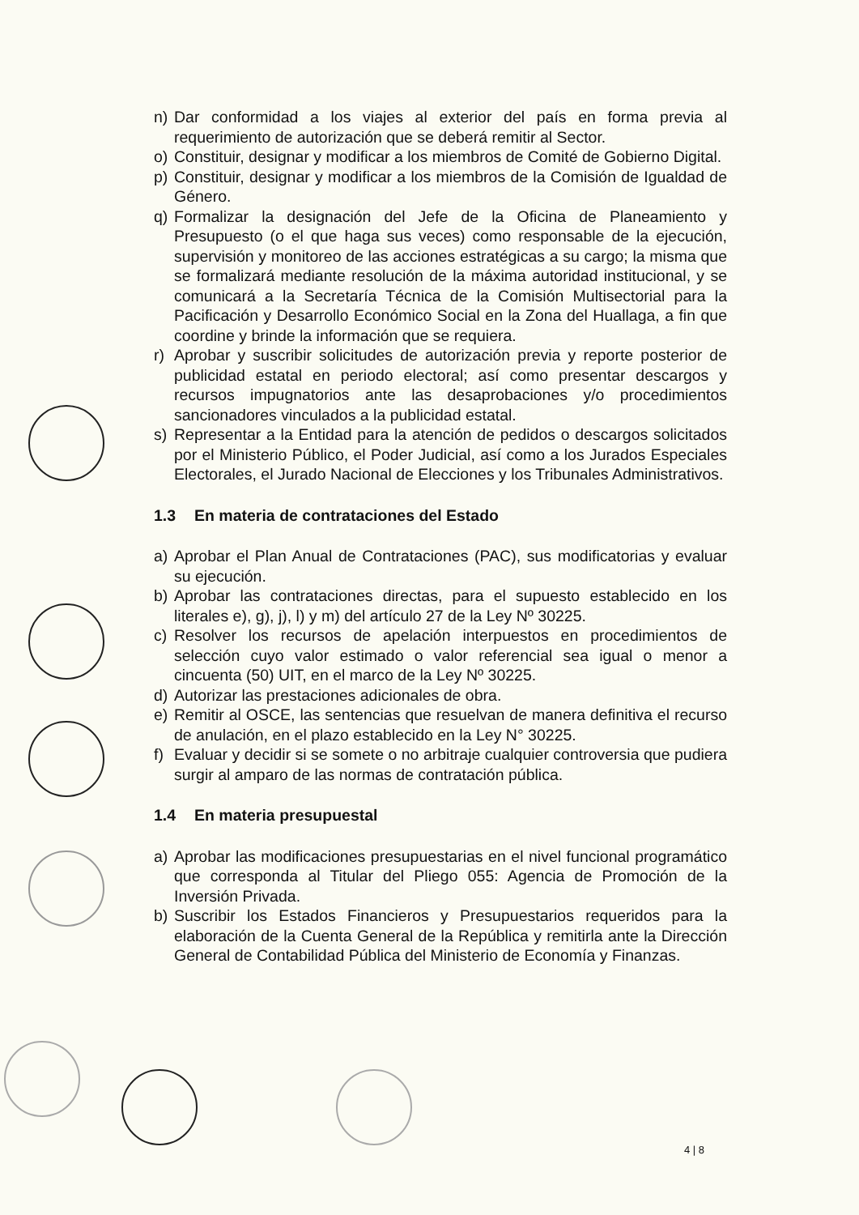n) Dar conformidad a los viajes al exterior del país en forma previa al requerimiento de autorización que se deberá remitir al Sector.
o) Constituir, designar y modificar a los miembros de Comité de Gobierno Digital.
p) Constituir, designar y modificar a los miembros de la Comisión de Igualdad de Género.
q) Formalizar la designación del Jefe de la Oficina de Planeamiento y Presupuesto (o el que haga sus veces) como responsable de la ejecución, supervisión y monitoreo de las acciones estratégicas a su cargo; la misma que se formalizará mediante resolución de la máxima autoridad institucional, y se comunicará a la Secretaría Técnica de la Comisión Multisectorial para la Pacificación y Desarrollo Económico Social en la Zona del Huallaga, a fin que coordine y brinde la información que se requiera.
r) Aprobar y suscribir solicitudes de autorización previa y reporte posterior de publicidad estatal en periodo electoral; así como presentar descargos y recursos impugnatorios ante las desaprobaciones y/o procedimientos sancionadores vinculados a la publicidad estatal.
s) Representar a la Entidad para la atención de pedidos o descargos solicitados por el Ministerio Público, el Poder Judicial, así como a los Jurados Especiales Electorales, el Jurado Nacional de Elecciones y los Tribunales Administrativos.
1.3 En materia de contrataciones del Estado
a) Aprobar el Plan Anual de Contrataciones (PAC), sus modificatorias y evaluar su ejecución.
b) Aprobar las contrataciones directas, para el supuesto establecido en los literales e), g), j), l) y m) del artículo 27 de la Ley Nº 30225.
c) Resolver los recursos de apelación interpuestos en procedimientos de selección cuyo valor estimado o valor referencial sea igual o menor a cincuenta (50) UIT, en el marco de la Ley Nº 30225.
d) Autorizar las prestaciones adicionales de obra.
e) Remitir al OSCE, las sentencias que resuelvan de manera definitiva el recurso de anulación, en el plazo establecido en la Ley N° 30225.
f) Evaluar y decidir si se somete o no arbitraje cualquier controversia que pudiera surgir al amparo de las normas de contratación pública.
1.4 En materia presupuestal
a) Aprobar las modificaciones presupuestarias en el nivel funcional programático que corresponda al Titular del Pliego 055: Agencia de Promoción de la Inversión Privada.
b) Suscribir los Estados Financieros y Presupuestarios requeridos para la elaboración de la Cuenta General de la República y remitirla ante la Dirección General de Contabilidad Pública del Ministerio de Economía y Finanzas.
4 | 8